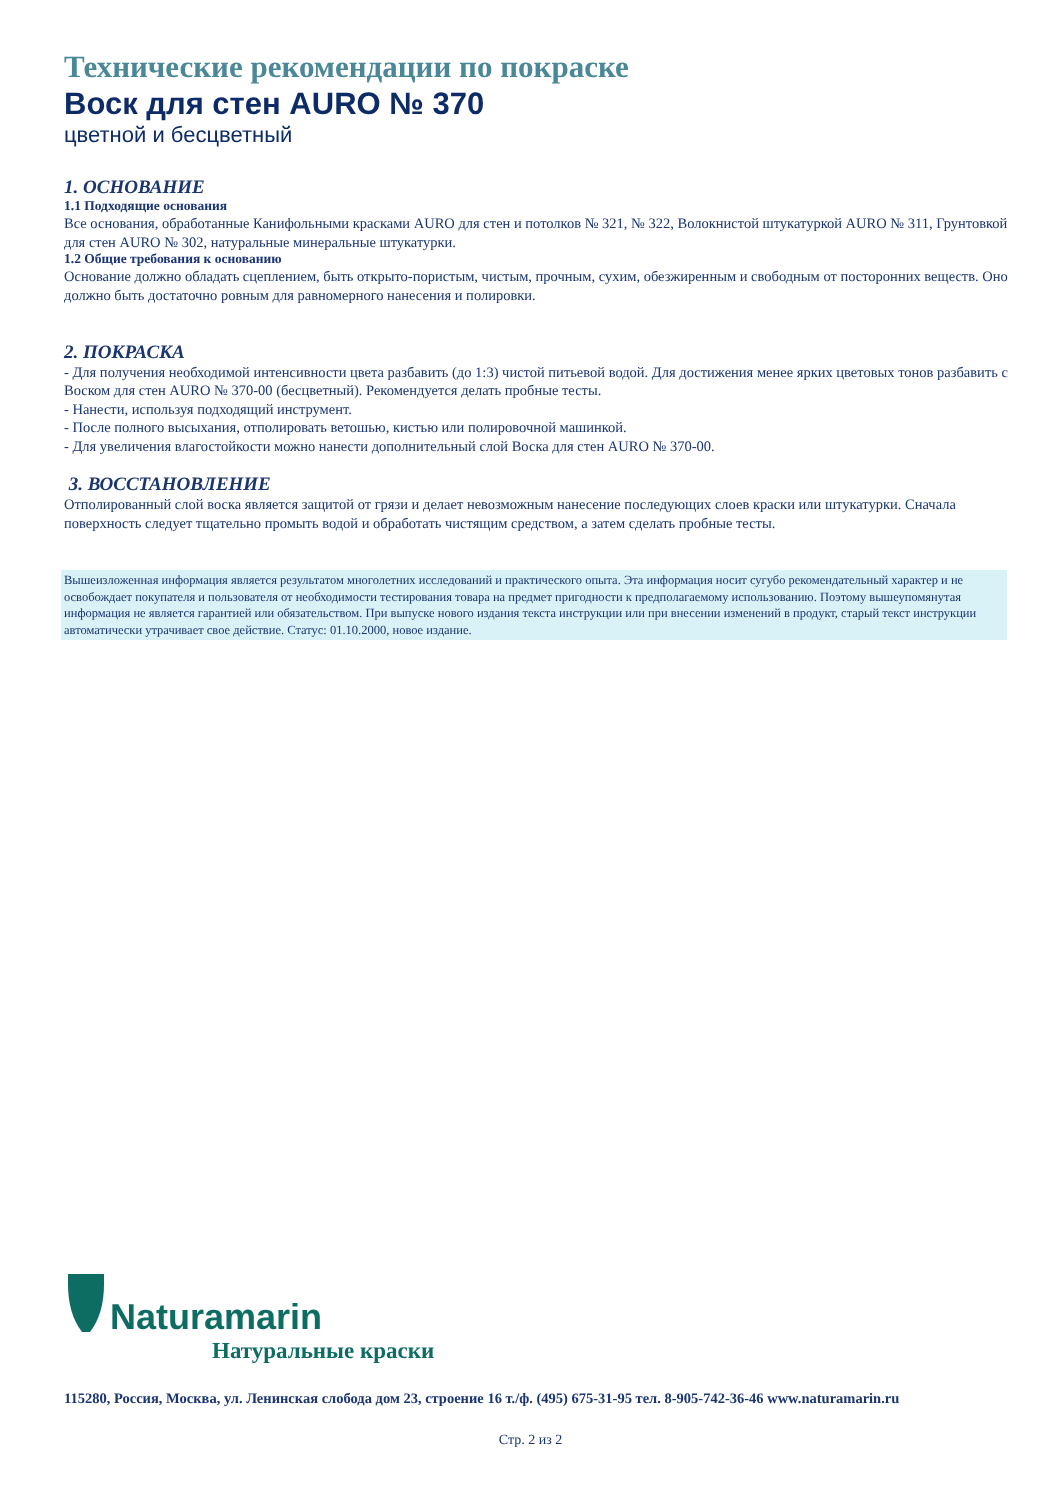Технические рекомендации по покраске
Воск для стен AURO № 370
цветной и бесцветный
1. ОСНОВАНИЕ
1.1 Подходящие основания
Все основания, обработанные Канифольными красками AURO для стен и потолков № 321, № 322, Волокнистой штукатуркой AURO № 311, Грунтовкой для стен AURO № 302, натуральные минеральные штукатурки.
1.2 Общие требования к основанию
Основание должно обладать сцеплением, быть открыто-пористым, чистым, прочным, сухим, обезжиренным и свободным от посторонних веществ. Оно должно быть достаточно ровным для равномерного нанесения и полировки.
2. ПОКРАСКА
- Для получения необходимой интенсивности цвета разбавить (до 1:3) чистой питьевой водой. Для достижения менее ярких цветовых тонов разбавить с Воском для стен AURO № 370-00 (бесцветный). Рекомендуется делать пробные тесты.
- Нанести, используя подходящий инструмент.
- После полного высыхания, отполировать ветошью, кистью или полировочной машинкой.
- Для увеличения влагостойкости можно нанести дополнительный слой Воска для стен AURO № 370-00.
3. ВОССТАНОВЛЕНИЕ
Отполированный слой воска является защитой от грязи и делает невозможным нанесение последующих слоев краски или штукатурки. Сначала поверхность следует тщательно промыть водой и обработать чистящим средством, а затем сделать пробные тесты.
Вышеизложенная информация является результатом многолетних исследований и практического опыта. Эта информация носит сугубо рекомендательный характер и не освобождает покупателя и пользователя от необходимости тестирования товара на предмет пригодности к предполагаемому использованию. Поэтому вышеупомянутая информация не является гарантией или обязательством. При выпуске нового издания текста инструкции или при внесении изменений в продукт, старый текст инструкции автоматически утрачивает свое действие. Статус: 01.10.2000, новое издание.
Naturamarin
Натуральные краски
115280, Россия, Москва, ул. Ленинская слобода дом 23, строение 16 т./ф. (495) 675-31-95 тел. 8-905-742-36-46 www.naturamarin.ru
Стр. 2 из 2